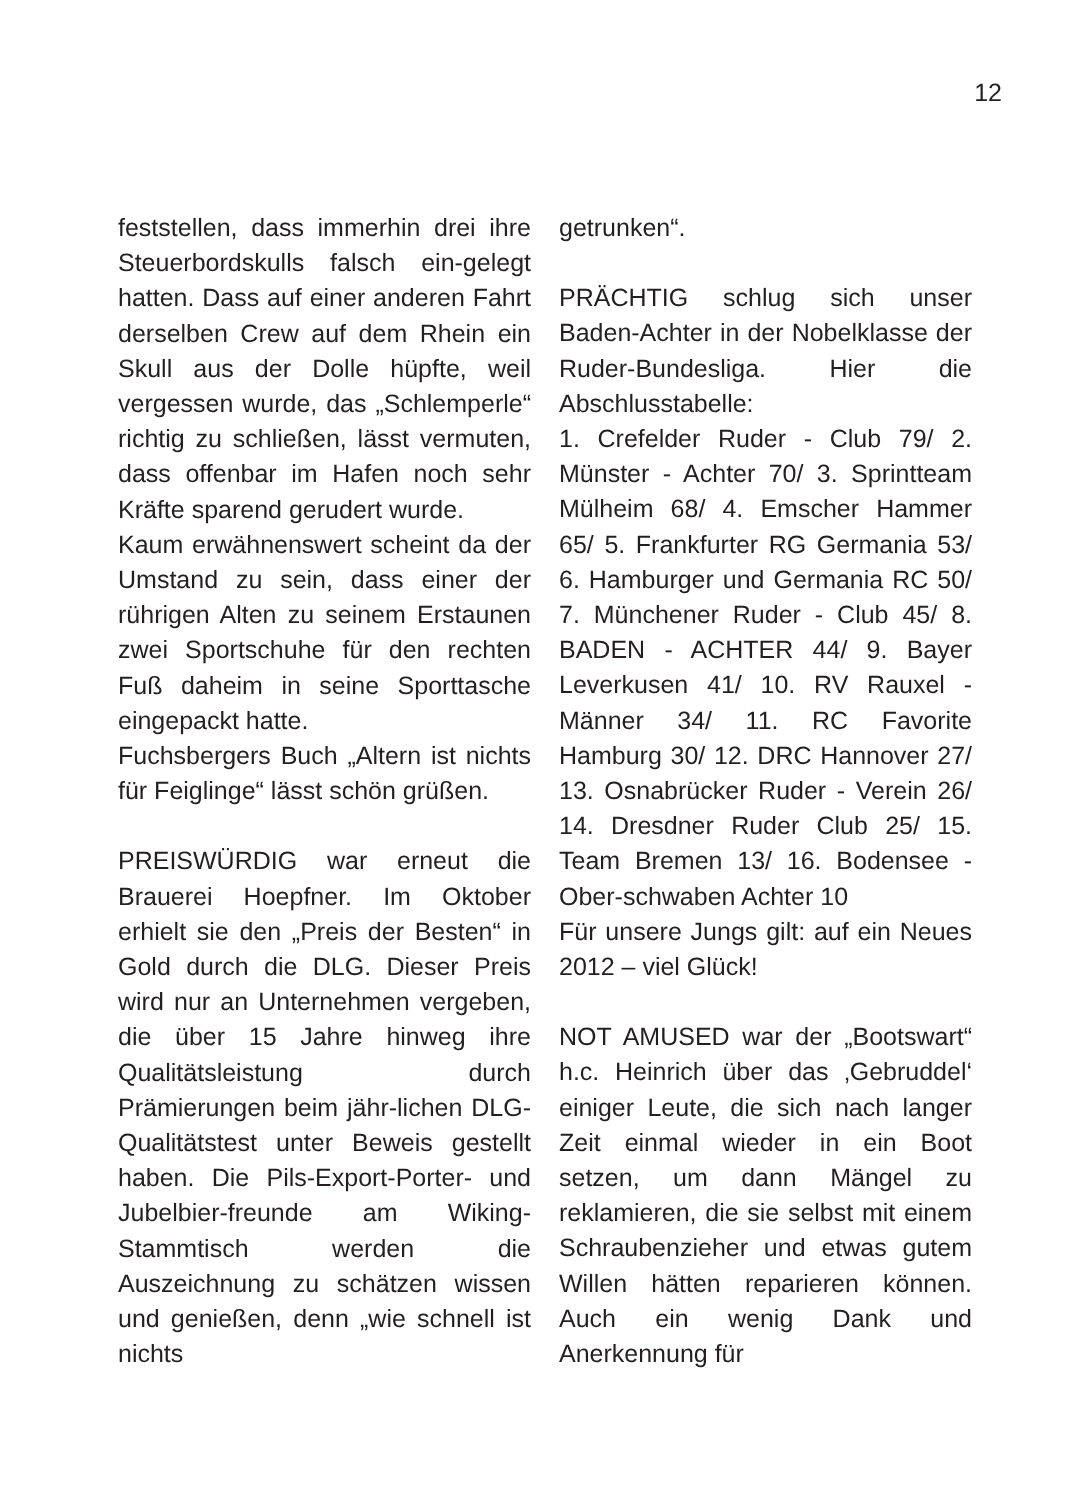12
feststellen, dass immerhin drei ihre Steuerbordskulls falsch ein-gelegt hatten. Dass auf einer anderen Fahrt derselben Crew auf dem Rhein ein Skull aus der Dolle hüpfte, weil vergessen wurde, das „Schlemperle“ richtig zu schließen, lässt vermuten, dass offenbar im Hafen noch sehr Kräfte sparend gerudert wurde.
Kaum erwähnenswert scheint da der Umstand zu sein, dass einer der rührigen Alten zu seinem Erstaunen zwei Sportschuhe für den rechten Fuß daheim in seine Sporttasche eingepackt hatte.
Fuchsbergers Buch „Altern ist nichts für Feiglinge“ lässt schön grüßen.
PREISWÜRDIG war erneut die Brauerei Hoepfner. Im Oktober erhielt sie den „Preis der Besten“ in Gold durch die DLG. Dieser Preis wird nur an Unternehmen vergeben, die über 15 Jahre hinweg ihre Qualitätsleistung durch Prämierungen beim jähr-lichen DLG-Qualitätstest unter Beweis gestellt haben. Die Pils-Export-Porter- und Jubelbier-freunde am Wiking-Stammtisch werden die Auszeichnung zu schätzen wissen und genießen, denn „wie schnell ist nichts
getrunken“.
PRÄCHTIG schlug sich unser Baden-Achter in der Nobelklasse der Ruder-Bundesliga. Hier die Abschlusstabelle:
1. Crefelder Ruder - Club 79/ 2. Münster - Achter 70/ 3. Sprintteam Mülheim 68/ 4. Emscher Hammer 65/ 5. Frankfurter RG Germania 53/ 6. Hamburger und Germania RC 50/ 7. Münchener Ruder - Club 45/ 8. BADEN - ACHTER 44/ 9. Bayer Leverkusen 41/ 10. RV Rauxel - Männer 34/ 11. RC Favorite Hamburg 30/ 12. DRC Hannover 27/ 13. Osnabrücker Ruder - Verein 26/ 14. Dresdner Ruder Club 25/ 15. Team Bremen 13/ 16. Bodensee - Ober-schwaben Achter 10
Für unsere Jungs gilt: auf ein Neues 2012 – viel Glück!
NOT AMUSED war der „Bootswart“ h.c. Heinrich über das ‚Gebruddel‘ einiger Leute, die sich nach langer Zeit einmal wieder in ein Boot setzen, um dann Mängel zu reklamieren, die sie selbst mit einem Schraubenzieher und etwas gutem Willen hätten reparieren können. Auch ein wenig Dank und Anerkennung für